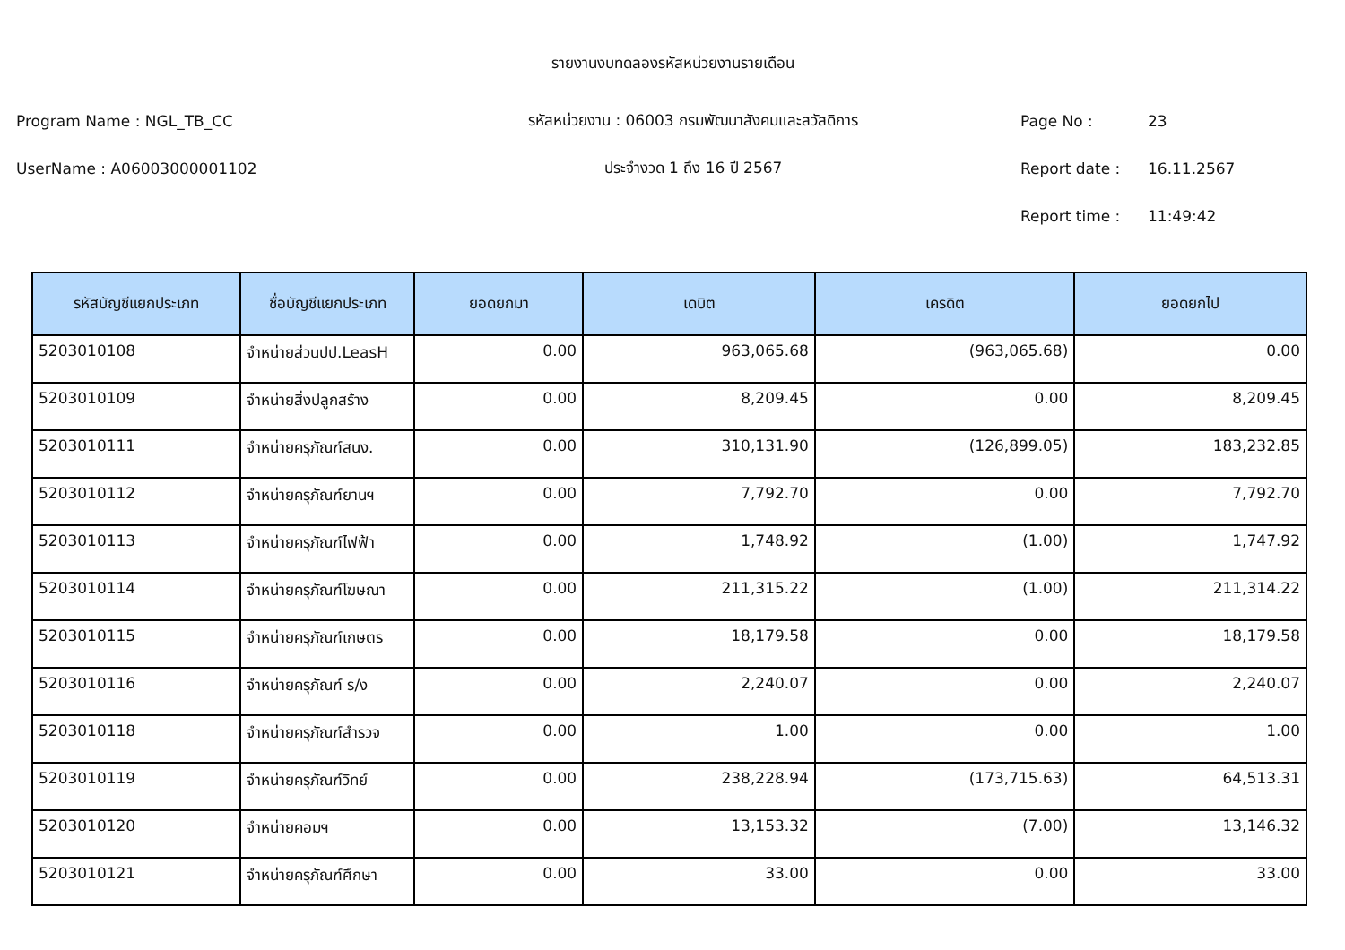รายงานงบทดลองรหัสหน่วยงานรายเดือน
Program Name : NGL_TB_CC
รหัสหน่วยงาน : 06003 กรมพัฒนาสังคมและสวัสดิการ
Page No : 23
UserName : A06003000001102 ประจำงวด 1 ถึง 16 ปี 2567 Report date : 16.11.2567
Report time : 11:49:42
| รหัสบัญชีแยกประเภท | ชื่อบัญชีแยกประเภท | ยอดยกมา | เดบิต | เครดิต | ยอดยกไป |
| --- | --- | --- | --- | --- | --- |
| 5203010108 | จำหน่ายส่วนปป.LeasH | 0.00 | 963,065.68 | (963,065.68) | 0.00 |
| 5203010109 | จำหน่ายสิ่งปลูกสร้าง | 0.00 | 8,209.45 | 0.00 | 8,209.45 |
| 5203010111 | จำหน่ายครุภัณฑ์สนง. | 0.00 | 310,131.90 | (126,899.05) | 183,232.85 |
| 5203010112 | จำหน่ายครุภัณฑ์ยานฯ | 0.00 | 7,792.70 | 0.00 | 7,792.70 |
| 5203010113 | จำหน่ายครุภัณฑ์ไฟฟ้า | 0.00 | 1,748.92 | (1.00) | 1,747.92 |
| 5203010114 | จำหน่ายครุภัณฑ์โฆษณา | 0.00 | 211,315.22 | (1.00) | 211,314.22 |
| 5203010115 | จำหน่ายครุภัณฑ์เกษตร | 0.00 | 18,179.58 | 0.00 | 18,179.58 |
| 5203010116 | จำหน่ายครุภัณฑ์ ร/ง | 0.00 | 2,240.07 | 0.00 | 2,240.07 |
| 5203010118 | จำหน่ายครุภัณฑ์สำรวจ | 0.00 | 1.00 | 0.00 | 1.00 |
| 5203010119 | จำหน่ายครุภัณฑ์วิทย์ | 0.00 | 238,228.94 | (173,715.63) | 64,513.31 |
| 5203010120 | จำหน่ายคอมฯ | 0.00 | 13,153.32 | (7.00) | 13,146.32 |
| 5203010121 | จำหน่ายครุภัณฑ์ศึกษา | 0.00 | 33.00 | 0.00 | 33.00 |